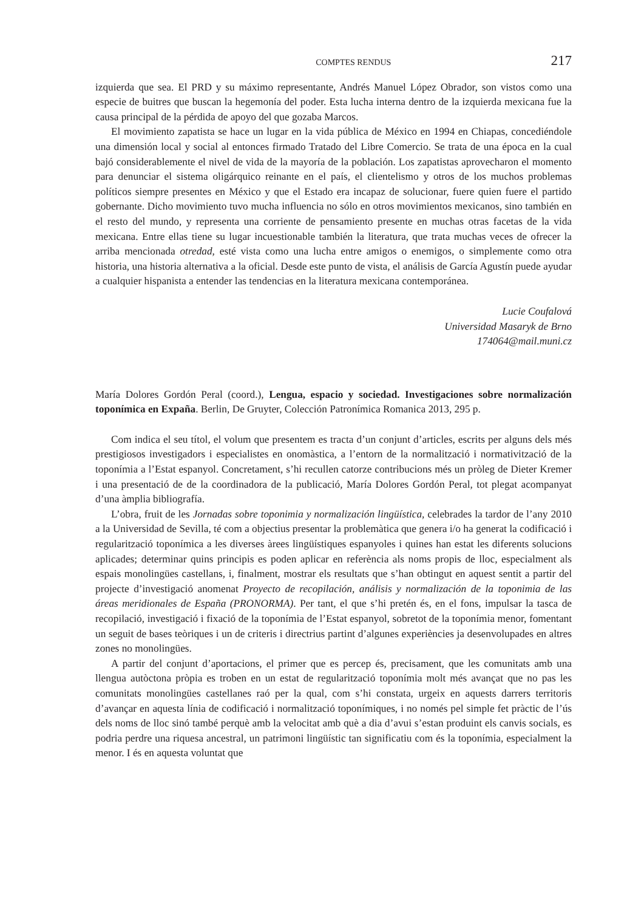COMPTES RENDUS 217
izquierda que sea. El PRD y su máximo representante, Andrés Manuel López Obrador, son vistos como una especie de buitres que buscan la hegemonía del poder. Esta lucha interna dentro de la izquierda mexicana fue la causa principal de la pérdida de apoyo del que gozaba Marcos.
El movimiento zapatista se hace un lugar en la vida pública de México en 1994 en Chiapas, concediéndole una dimensión local y social al entonces firmado Tratado del Libre Comercio. Se trata de una época en la cual bajó considerablemente el nivel de vida de la mayoría de la población. Los zapatistas aprovecharon el momento para denunciar el sistema oligárquico reinante en el país, el clientelismo y otros de los muchos problemas políticos siempre presentes en México y que el Estado era incapaz de solucionar, fuere quien fuere el partido gobernante. Dicho movimiento tuvo mucha influencia no sólo en otros movimientos mexicanos, sino también en el resto del mundo, y representa una corriente de pensamiento presente en muchas otras facetas de la vida mexicana. Entre ellas tiene su lugar incuestionable también la literatura, que trata muchas veces de ofrecer la arriba mencionada otredad, esté vista como una lucha entre amigos o enemigos, o simplemente como otra historia, una historia alternativa a la oficial. Desde este punto de vista, el análisis de García Agustín puede ayudar a cualquier hispanista a entender las tendencias en la literatura mexicana contemporánea.
Lucie Coufalová
Universidad Masaryk de Brno
174064@mail.muni.cz
María Dolores Gordón Peral (coord.), Lengua, espacio y sociedad. Investigaciones sobre normalización toponímica en Expaña. Berlin, De Gruyter, Colección Patronímica Romanica 2013, 295 p.
Com indica el seu títol, el volum que presentem es tracta d’un conjunt d’articles, escrits per alguns dels més prestigiosos investigadors i especialistes en onomàstica, a l’entorn de la normalització i normativització de la toponímia a l’Estat espanyol. Concretament, s’hi recullen catorze contribucions més un pròleg de Dieter Kremer i una presentació de de la coordinadora de la publicació, María Dolores Gordón Peral, tot plegat acompanyat d’una àmplia bibliografía.
L’obra, fruit de les Jornadas sobre toponimia y normalización lingüística, celebrades la tardor de l’any 2010 a la Universidad de Sevilla, té com a objectius presentar la problemàtica que genera i/o ha generat la codificació i regularització toponímica a les diverses àrees lingüístiques espanyoles i quines han estat les diferents solucions aplicades; determinar quins principis es poden aplicar en referència als noms propis de lloc, especialment als espais monolingües castellans, i, finalment, mostrar els resultats que s’han obtingut en aquest sentit a partir del projecte d’investigació anomenat Proyecto de recopilación, análisis y normalización de la toponimia de las áreas meridionales de España (PRONORMA). Per tant, el que s’hi pretén és, en el fons, impulsar la tasca de recopilació, investigació i fixació de la toponímia de l’Estat espanyol, sobretot de la toponímia menor, fomentant un seguit de bases teòriques i un de criteris i directrius partint d’algunes experiències ja desenvolupades en altres zones no monolingües.
A partir del conjunt d’aportacions, el primer que es percep és, precisament, que les comunitats amb una llengua autòctona pròpia es troben en un estat de regularització toponímia molt més avançat que no pas les comunitats monolingües castellanes raó per la qual, com s’hi constata, urgeix en aquests darrers territoris d’avançar en aquesta línia de codificació i normalització toponímiques, i no només pel simple fet pràctic de l’ús dels noms de lloc sinó també perquè amb la velocitat amb què a dia d’avui s’estan produint els canvis socials, es podria perdre una riquesa ancestral, un patrimoni lingüístic tan significatiu com és la toponímia, especialment la menor. I és en aquesta voluntat que